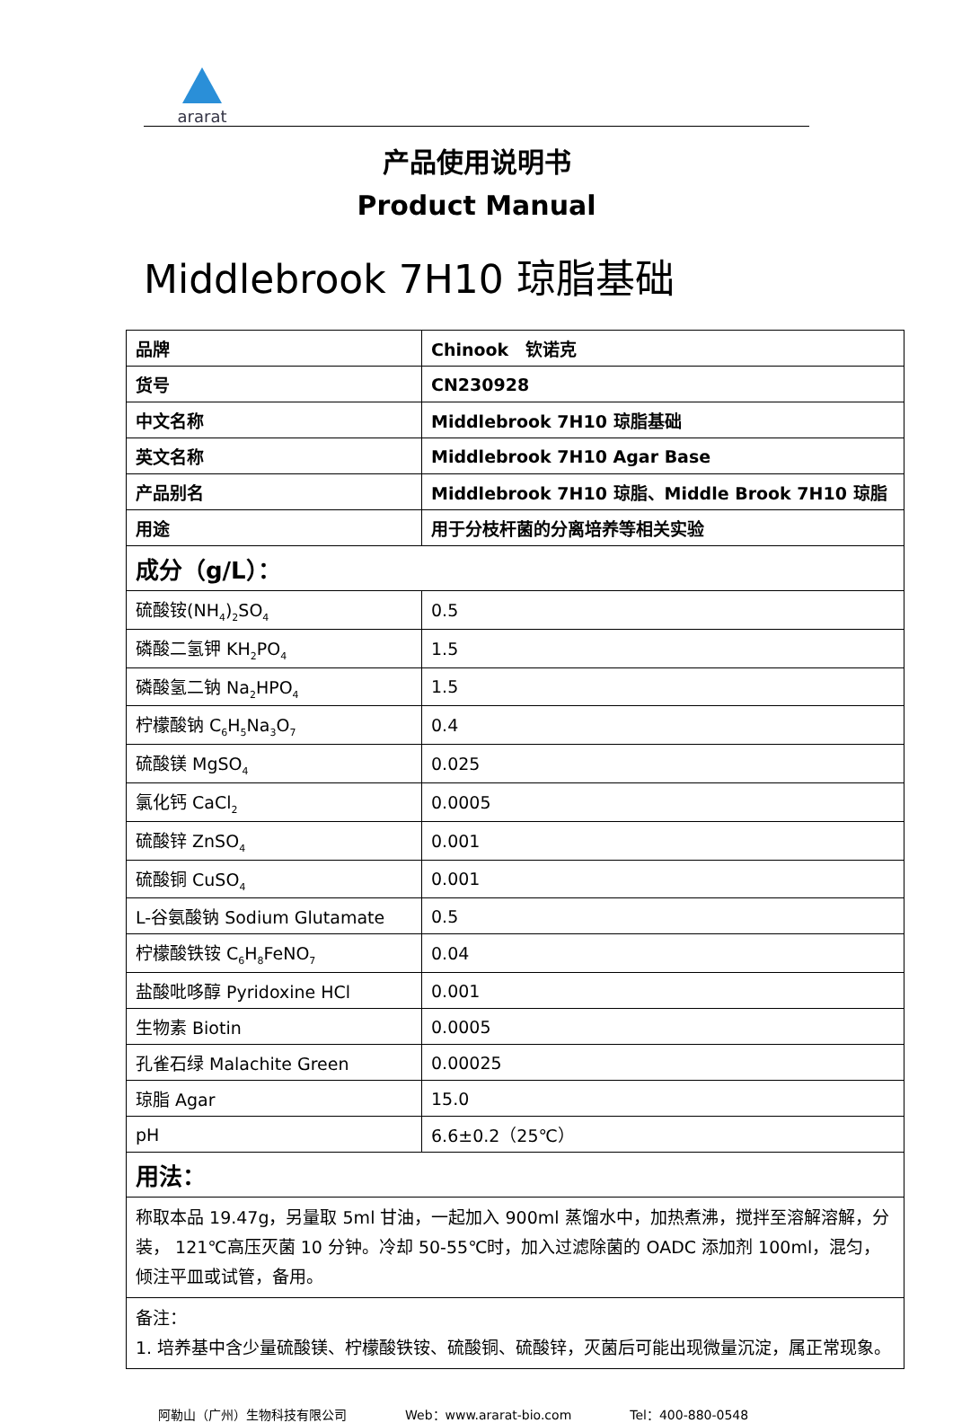ararat
产品使用说明书
Product Manual
Middlebrook 7H10 琼脂基础
| 品牌 | Chinook 钦诺克 |
| 货号 | CN230928 |
| 中文名称 | Middlebrook 7H10 琼脂基础 |
| 英文名称 | Middlebrook 7H10 Agar Base |
| 产品别名 | Middlebrook 7H10 琼脂、Middle Brook 7H10 琼脂 |
| 用途 | 用于分枝杆菌的分离培养等相关实验 |
| 成分（g/L）： | |
| 硫酸铵(NH<sub>4</sub>)<sub>2</sub>SO<sub>4</sub> | 0.5 |
| 磷酸二氢钾 KH<sub>2</sub>PO<sub>4</sub> | 1.5 |
| 磷酸氢二钠 Na<sub>2</sub>HPO<sub>4</sub> | 1.5 |
| 柠檬酸钠 C<sub>6</sub>H<sub>5</sub>Na<sub>3</sub>O<sub>7</sub> | 0.4 |
| 硫酸镁 MgSO<sub>4</sub> | 0.025 |
| 氯化钙 CaCl<sub>2</sub> | 0.0005 |
| 硫酸锌 ZnSO<sub>4</sub> | 0.001 |
| 硫酸铜 CuSO<sub>4</sub> | 0.001 |
| L-谷氨酸钠 Sodium Glutamate | 0.5 |
| 柠檬酸铁铵 C<sub>6</sub>H<sub>8</sub>FeNO<sub>7</sub> | 0.04 |
| 盐酸吡哆醇 Pyridoxine HCl | 0.001 |
| 生物素 Biotin | 0.0005 |
| 孔雀石绿 Malachite Green | 0.00025 |
| 琼脂 Agar | 15.0 |
| pH | 6.6±0.2（25℃） |
| 用法： | |
| 称取本品 19.47g，另量取 5ml 甘油，一起加入 900ml 蒸馏水中，加热煮沸，搅拌至溶解溶解，分装， 121℃高压灭菌 10 分钟。冷却 50-55℃时，加入过滤除菌的 OADC 添加剂 100ml，混匀，倾注平皿或试管，备用。 | |
| 备注： 1. 培养基中含少量硫酸镁、柠檬酸铁铵、硫酸铜、硫酸锌，灭菌后可能出现微量沉淀，属正常现象。 | |
阿勒山（广州）生物科技有限公司 Web：www.ararat-bio.com Tel：400-880-0548